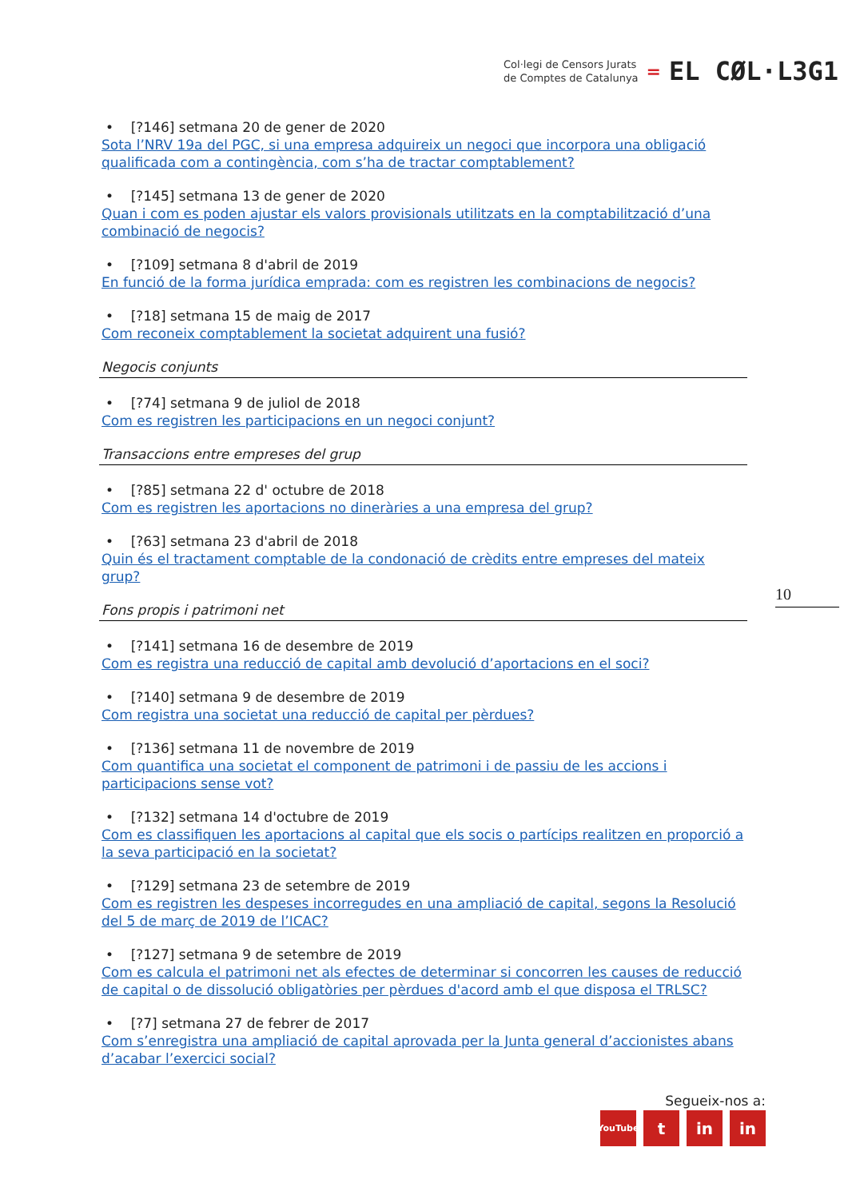Col·legi de Censors Jurats
de Comptes de Catalunya
=
EL CØL·L3G1
• [?146] setmana 20 de gener de 2020
Sota l’NRV 19a del PGC, si una empresa adquireix un negoci que incorpora una obligació qualificada com a contingència, com s’ha de tractar comptablement?
• [?145] setmana 13 de gener de 2020
Quan i com es poden ajustar els valors provisionals utilitzats en la comptabilització d’una combinació de negocis?
• [?109] setmana 8 d'abril de 2019
En funció de la forma jurídica emprada: com es registren les combinacions de negocis?
• [?18] setmana 15 de maig de 2017
Com reconeix comptablement la societat adquirent una fusió?
Negocis conjunts
• [?74] setmana 9 de juliol de 2018
Com es registren les participacions en un negoci conjunt?
Transaccions entre empreses del grup
• [?85] setmana 22 d' octubre de 2018
Com es registren les aportacions no dineràries a una empresa del grup?
• [?63] setmana 23 d'abril de 2018
Quin és el tractament comptable de la condonació de crèdits entre empreses del mateix grup?
Fons propis i patrimoni net
• [?141] setmana 16 de desembre de 2019
Com es registra una reducció de capital amb devolució d’aportacions en el soci?
• [?140] setmana 9 de desembre de 2019
Com registra una societat una reducció de capital per pèrdues?
• [?136] setmana 11 de novembre de 2019
Com quantifica una societat el component de patrimoni i de passiu de les accions i participacions sense vot?
• [?132] setmana 14 d'octubre de 2019
Com es classifiquen les aportacions al capital que els socis o partícips realitzen en proporció a la seva participació en la societat?
• [?129] setmana 23 de setembre de 2019
Com es registren les despeses incorregudes en una ampliació de capital, segons la Resolució del 5 de març de 2019 de l’ICAC?
• [?127] setmana 9 de setembre de 2019
Com es calcula el patrimoni net als efectes de determinar si concorren les causes de reducció de capital o de dissolució obligatòries per pèrdues d'acord amb el que disposa el TRLSC?
• [?7] setmana 27 de febrer de 2017
Com s’enregistra una ampliació de capital aprovada per la Junta general d’accionistes abans d’acabar l’exercici social?
10
Segueix-nos a:
YouTube t in in